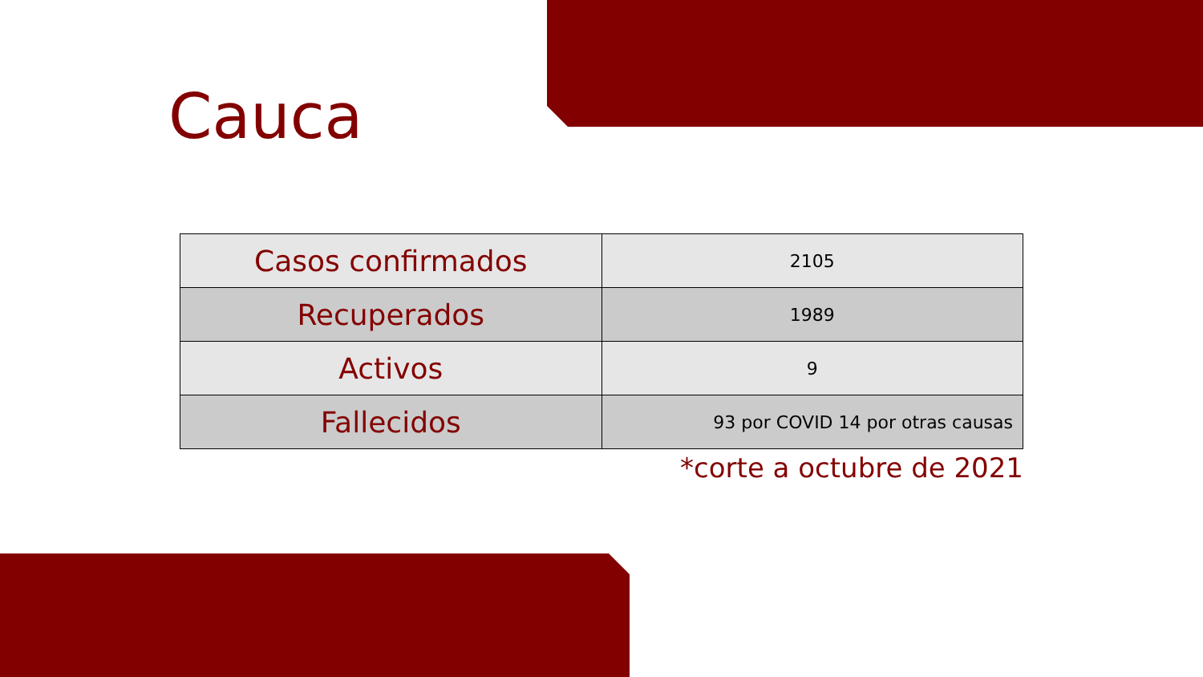Cauca
| Casos confirmados | 2105 |
| Recuperados | 1989 |
| Activos | 9 |
| Fallecidos | 93 por COVID 14 por otras causas |
*corte a octubre de 2021